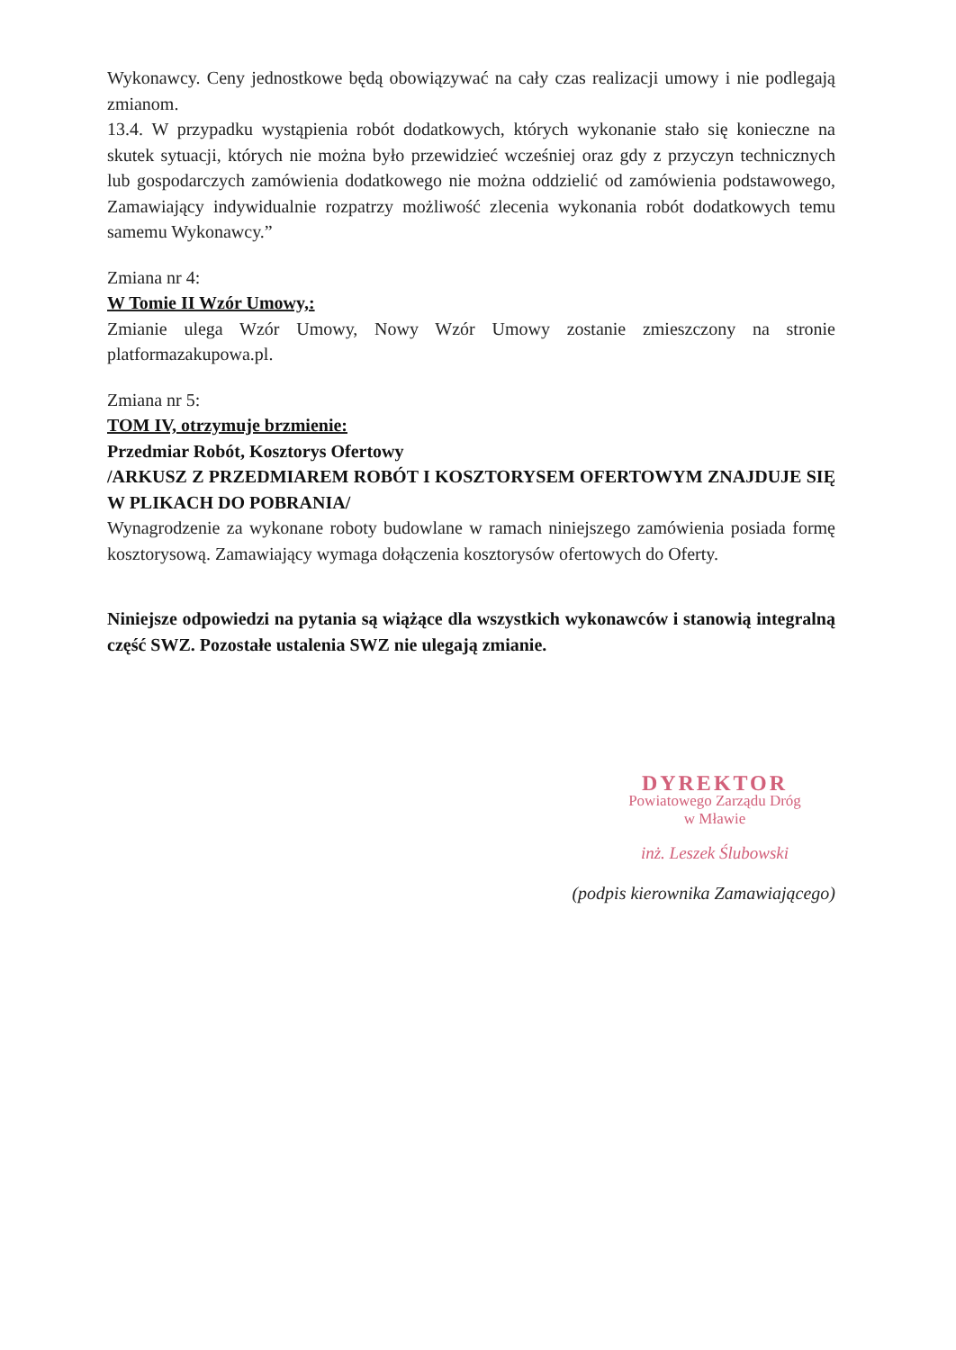Wykonawcy. Ceny jednostkowe będą obowiązywać na cały czas realizacji umowy i nie podlegają zmianom.
13.4. W przypadku wystąpienia robót dodatkowych, których wykonanie stało się konieczne na skutek sytuacji, których nie można było przewidzieć wcześniej oraz gdy z przyczyn technicznych lub gospodarczych zamówienia dodatkowego nie można oddzielić od zamówienia podstawowego, Zamawiający indywidualnie rozpatrzy możliwość zlecenia wykonania robót dodatkowych temu samemu Wykonawcy.”
Zmiana nr 4:
W Tomie II Wzór Umowy,:
Zmianie ulega Wzór Umowy, Nowy Wzór Umowy zostanie zmieszczony na stronie platformazakupowa.pl.
Zmiana nr 5:
TOM IV, otrzymuje brzmienie:
Przedmiar Robót, Kosztorys Ofertowy
/ARKUSZ Z PRZEDMIAREM ROBÓT I KOSZTORYSEM OFERTOWYM ZNAJDUJE SIĘ W PLIKACH DO POBRANIA/
Wynagrodzenie za wykonane roboty budowlane w ramach niniejszego zamówienia posiada formę kosztorysową. Zamawiający wymaga dołączenia kosztorysów ofertowych do Oferty.
Niniejsze odpowiedzi na pytania są wiążące dla wszystkich wykonawców i stanowią integralną część SWZ. Pozostałe ustalenia SWZ nie ulegają zmianie.
DYREKTOR
Powiatowego Zarządu Dróg
w Mławie
inż. Leszek Ślubowski
(podpis kierownika Zamawiającego)